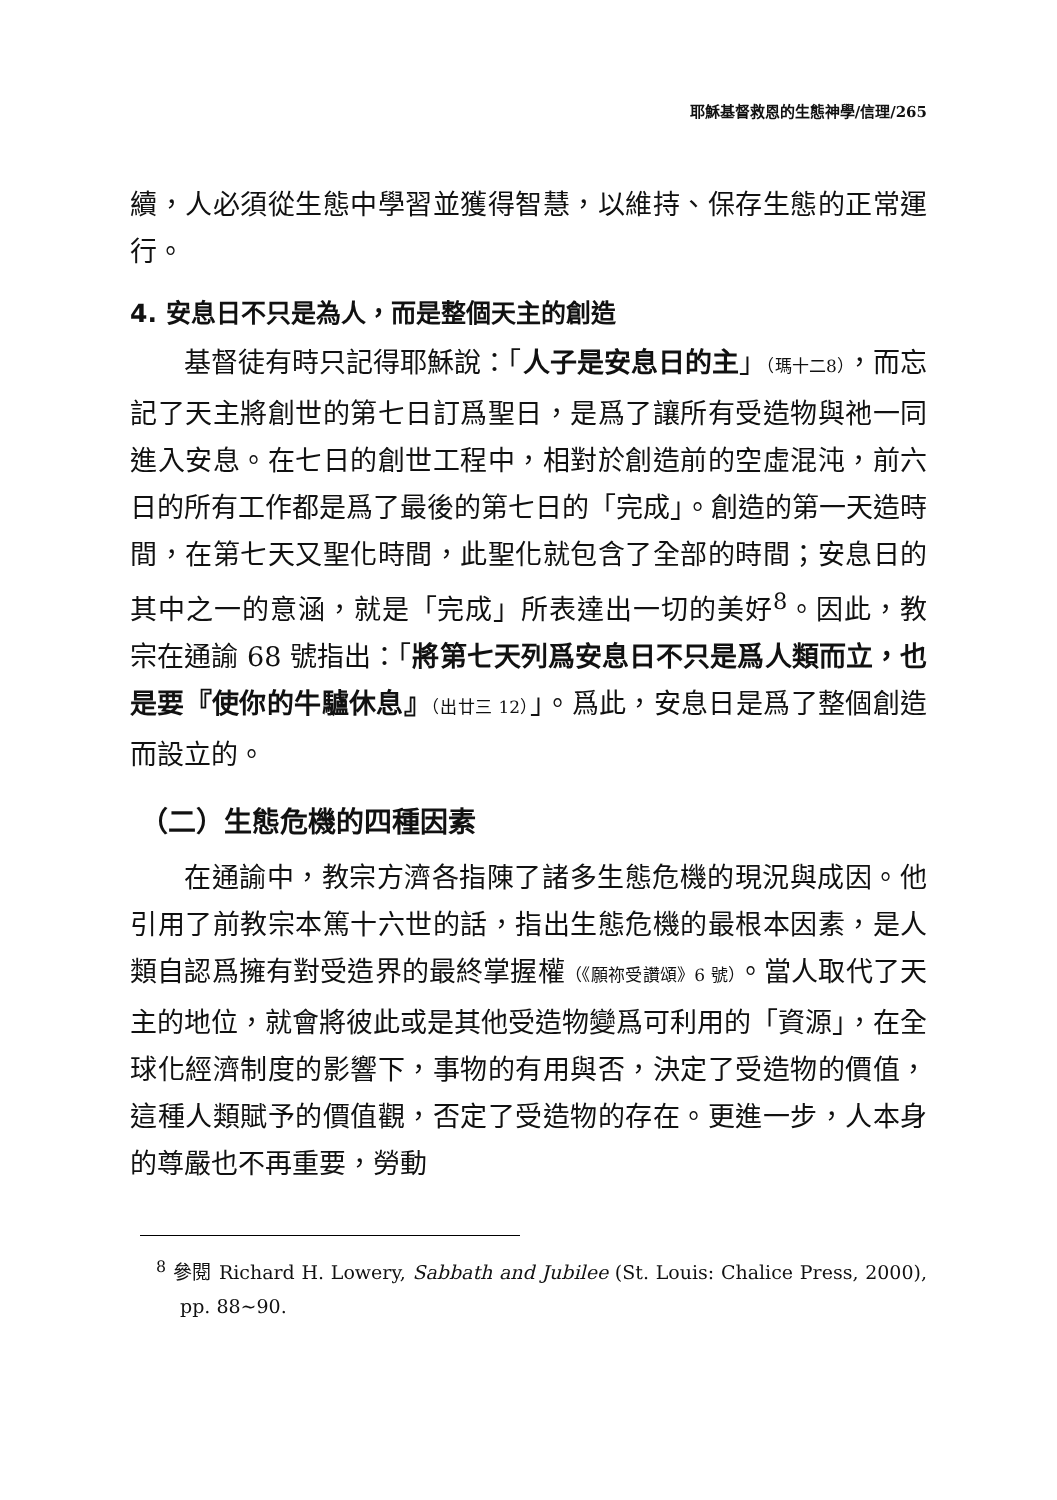耶穌基督救恩的生態神學/信理/265
續，人必須從生態中學習並獲得智慧，以維持、保存生態的正常運行。
4. 安息日不只是為人，而是整個天主的創造
基督徒有時只記得耶穌說：「人子是安息日的主」（瑪十二8），而忘記了天主將創世的第七日訂爲聖日，是爲了讓所有受造物與祂一同進入安息。在七日的創世工程中，相對於創造前的空虛混沌，前六日的所有工作都是爲了最後的第七日的「完成」。創造的第一天造時間，在第七天又聖化時間，此聖化就包含了全部的時間；安息日的其中之一的意涵，就是「完成」所表達出一切的美好<sup>8</sup>。因此，教宗在通諭 68 號指出：「將第七天列爲安息日不只是爲人類而立，也是要『使你的牛驢休息』（出廿三 12）」。爲此，安息日是爲了整個創造而設立的。
（二）生態危機的四種因素
在通諭中，教宗方濟各指陳了諸多生態危機的現況與成因。他引用了前教宗本篤十六世的話，指出生態危機的最根本因素，是人類自認爲擁有對受造界的最終掌握權（《願祢受讚頌》6 號）。當人取代了天主的地位，就會將彼此或是其他受造物變爲可利用的「資源」，在全球化經濟制度的影響下，事物的有用與否，決定了受造物的價值，這種人類賦予的價值觀，否定了受造物的存在。更進一步，人本身的尊嚴也不再重要，勞動
<sup>8</sup> 參閱 Richard H. Lowery, Sabbath and Jubilee (St. Louis: Chalice Press, 2000), pp. 88~90.